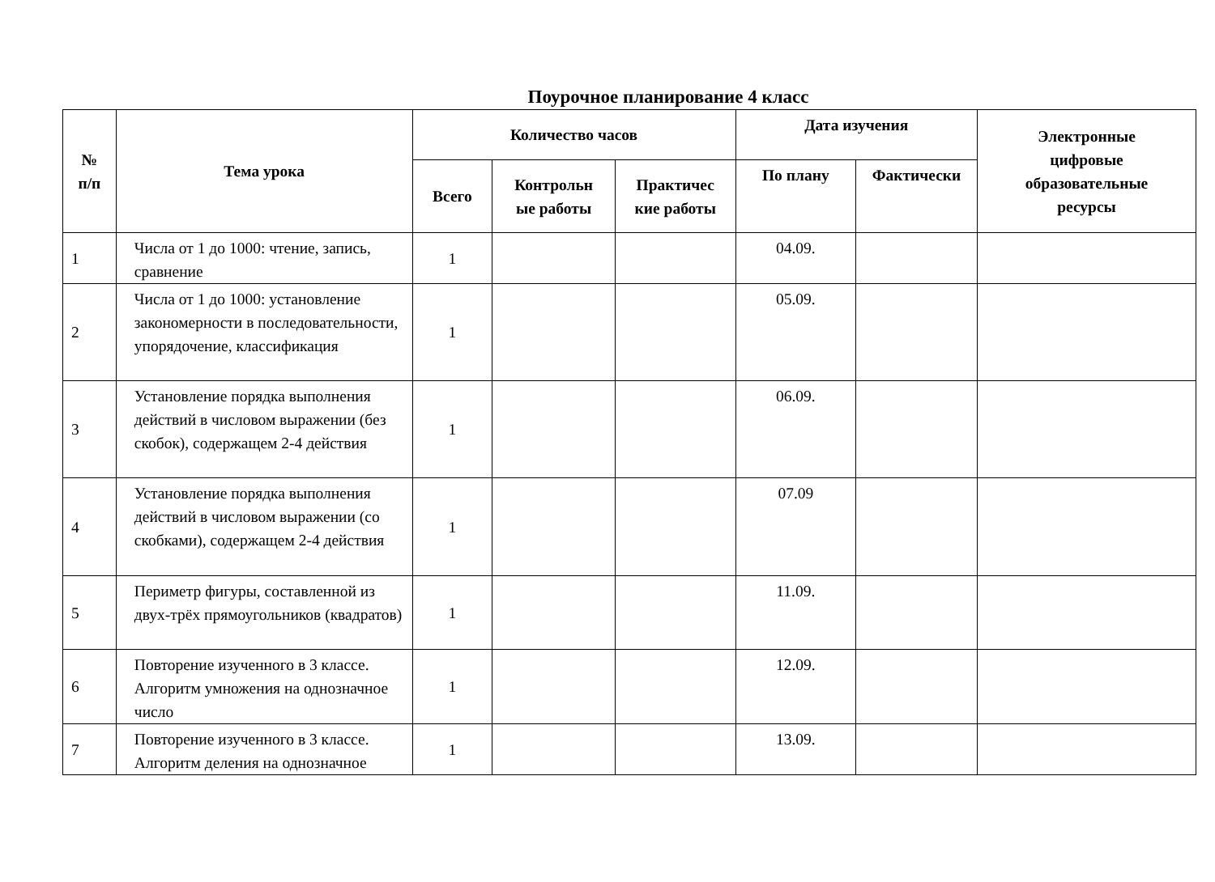Поурочное планирование 4 класс
| № п/п | Тема урока | Количество часов | | | Дата изучения | | Электронные цифровые образовательные ресурсы |
| --- | --- | --- | --- | --- | --- | --- | --- |
| | | Всего | Контрольн ые работы | Практичес кие работы | По плану | Фактически | |
| 1 | Числа от 1 до 1000: чтение, запись, сравнение | 1 | | | 04.09. | | |
| 2 | Числа от 1 до 1000: установление закономерности в последовательности, упорядочение, классификация | 1 | | | 05.09. | | |
| 3 | Установление порядка выполнения действий в числовом выражении (без скобок), содержащем 2-4 действия | 1 | | | 06.09. | | |
| 4 | Установление порядка выполнения действий в числовом выражении (со скобками), содержащем 2-4 действия | 1 | | | 07.09 | | |
| 5 | Периметр фигуры, составленной из двух-трёх прямоугольников (квадратов) | 1 | | | 11.09. | | |
| 6 | Повторение изученного в 3 классе. Алгоритм умножения на однозначное число | 1 | | | 12.09. | | |
| 7 | Повторение изученного в 3 классе. Алгоритм деления на однозначное | 1 | | | 13.09. | | |